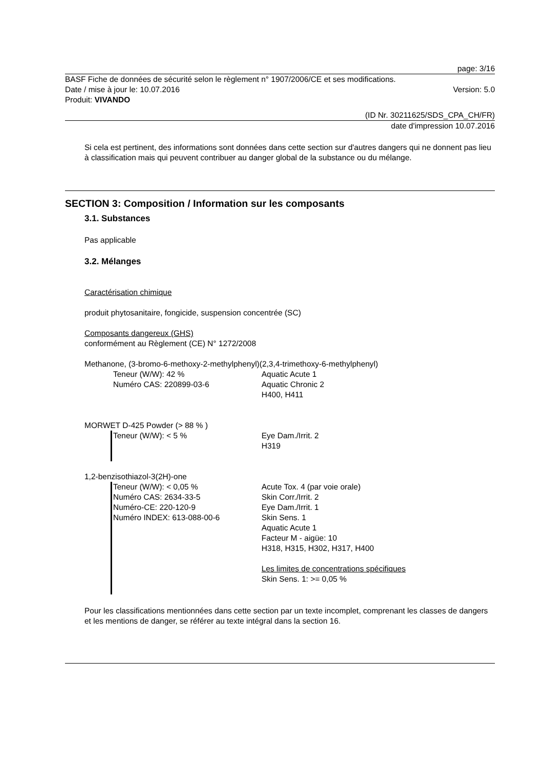page: 3/16
BASF Fiche de données de sécurité selon le règlement n° 1907/2006/CE et ses modifications.
Date / mise à jour le: 10.07.2016 Version: 5.0
Produit: VIVANDO
(ID Nr. 30211625/SDS_CPA_CH/FR)
date d'impression 10.07.2016
Si cela est pertinent, des informations sont données dans cette section sur d'autres dangers qui ne donnent pas lieu à classification mais qui peuvent contribuer au danger global de la substance ou du mélange.
SECTION 3: Composition / Information sur les composants
3.1. Substances
Pas applicable
3.2. Mélanges
Caractérisation chimique
produit phytosanitaire, fongicide, suspension concentrée (SC)
Composants dangereux (GHS)
conformément au Règlement (CE) N° 1272/2008
Methanone, (3-bromo-6-methoxy-2-methylphenyl)(2,3,4-trimethoxy-6-methylphenyl)
Teneur (W/W): 42 %
Numéro CAS: 220899-03-6
Aquatic Acute 1
Aquatic Chronic 2
H400, H411
MORWET D-425 Powder (> 88 % )
Teneur (W/W): < 5 %
Eye Dam./Irrit. 2
H319
1,2-benzisothiazol-3(2H)-one
Teneur (W/W): < 0,05 %
Numéro CAS: 2634-33-5
Numéro-CE: 220-120-9
Numéro INDEX: 613-088-00-6
Acute Tox. 4 (par voie orale)
Skin Corr./Irrit. 2
Eye Dam./Irrit. 1
Skin Sens. 1
Aquatic Acute 1
Facteur M - aigüe: 10
H318, H315, H302, H317, H400
Les limites de concentrations spécifiques
Skin Sens. 1: >= 0,05 %
Pour les classifications mentionnées dans cette section par un texte incomplet, comprenant les classes de dangers et les mentions de danger, se référer au texte intégral dans la section 16.